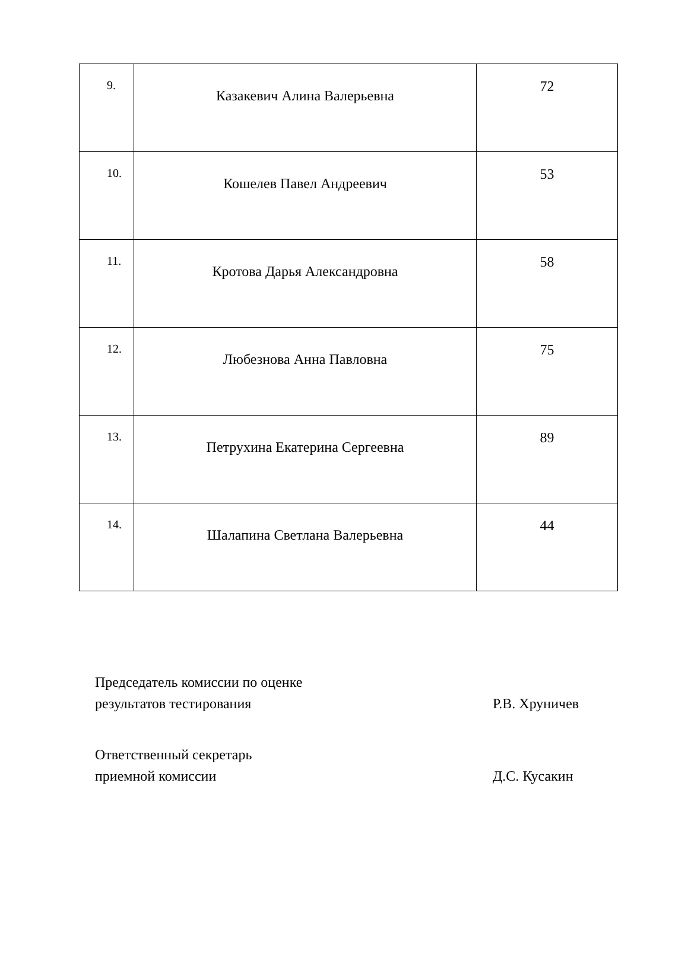| 9. | Казакевич Алина Валерьевна | 72 |
| 10. | Кошелев Павел Андреевич | 53 |
| 11. | Кротова Дарья Александровна | 58 |
| 12. | Любезнова Анна Павловна | 75 |
| 13. | Петрухина Екатерина Сергеевна | 89 |
| 14. | Шалапина Светлана Валерьевна | 44 |
Председатель комиссии по оценке
результатов тестирования
Р.В. Хруничев
Ответственный секретарь
приемной комиссии
Д.С. Кусакин